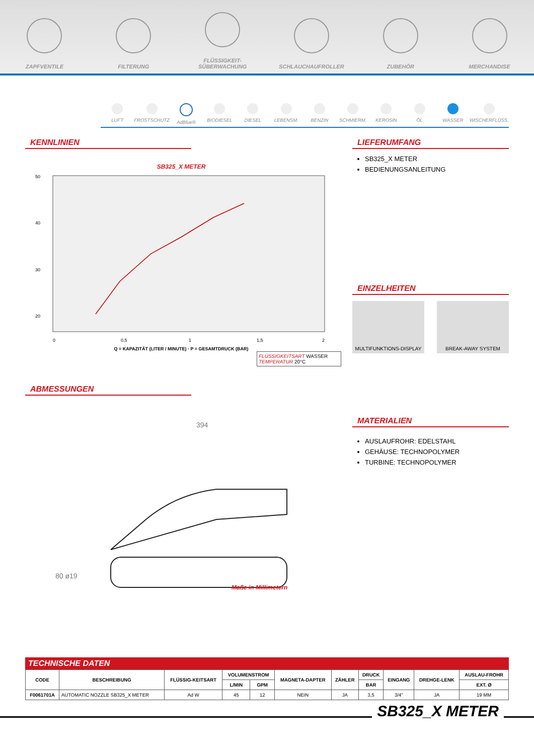ZAPFVENTILE
FILTERUNG
FLÜSSIGKEIT-SÜBERWACHUNG
SCHLAUCHAUFROLLER
ZUBEHÖR
MERCHANDISE
LUFT FROSTSCHUTZ AdBlue® BIODIESEL DIESEL LEBENSM. BENZIN SCHMIERM. KEROSIN ÖL WASSER WISCHERFLÜSS.
KENNLINIEN
SB325_X METER
50
40
30
20
0
0,5
1
1,5
2
Q = KAPAZITÄT (LITER / MINUTE) · P = GESAMTDRUCK (BAR)
FLÜSSIGKEITSART WASSER
TEMPERATUR 20°C
ABMESSUNGEN
394
Maße in Millimetern
80 ø19
LIEFERUMFANG
SB325_X METER
BEDIENUNGSANLEITUNG
EINZELHEITEN
MULTIFUNKTIONS-DISPLAY BREAK-AWAY SYSTEM
MATERIALIEN
AUSLAUFROHR: EDELSTAHL
GEHÄUSE: TECHNOPOLYMER
TURBINE: TECHNOPOLYMER
TECHNISCHE DATEN
| CODE | BESCHREIBUNG | FLÜSSIG-KEITSART | VOLUMENSTROM | | MAGNETA-DAPTER | ZÄHLER | DRUCK | EINGANG | DREHGE-LENK | AUSLAU-FROHR |
| --- | --- | --- | --- | --- | --- | --- | --- | --- | --- | --- |
| | | | L/MIN | GPM | | | BAR | | | EXT. Ø |
| F0061701A | AUTOMATIC NOZZLE SB325_X METER | Ad W | 45 | 12 | NEIN | JA | 3,5 | 3/4” | JA | 19 MM |
SB325_X METER